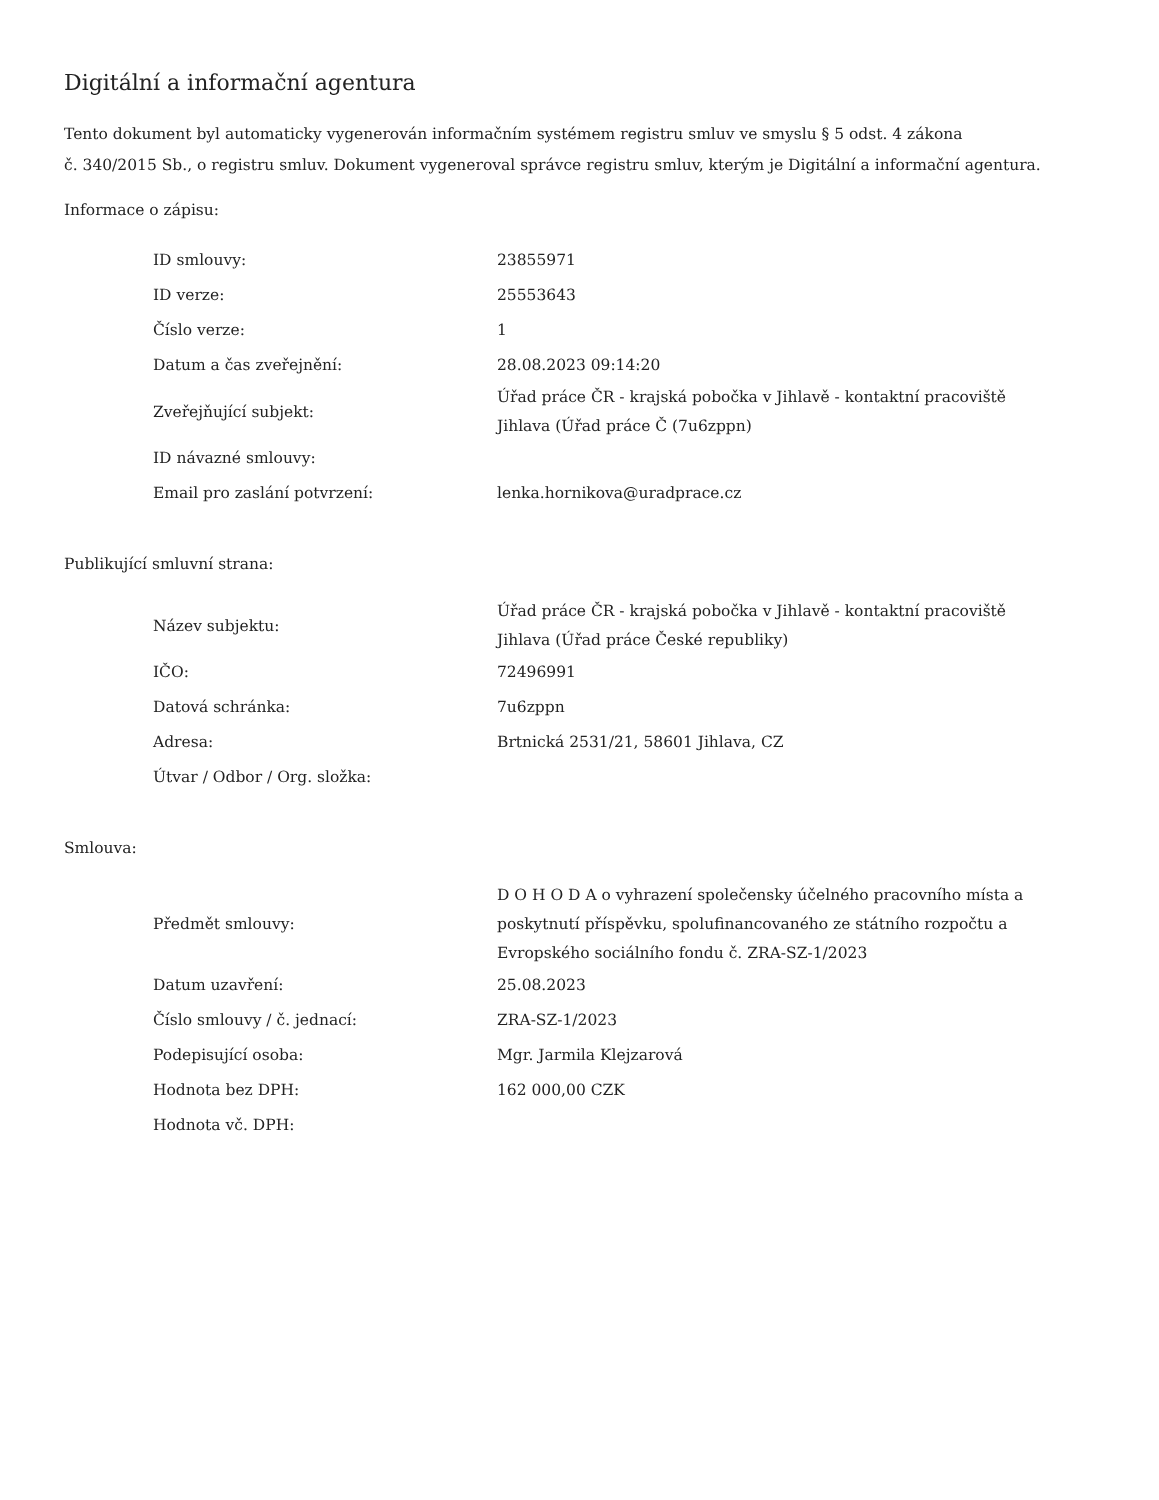Digitální a informační agentura
Tento dokument byl automaticky vygenerován informačním systémem registru smluv ve smyslu § 5 odst. 4 zákona
č. 340/2015 Sb., o registru smluv. Dokument vygeneroval správce registru smluv, kterým je Digitální a informační agentura.
Informace o zápisu:
| ID smlouvy: | 23855971 |
| ID verze: | 25553643 |
| Číslo verze: | 1 |
| Datum a čas zveřejnění: | 28.08.2023 09:14:20 |
| Zveřejňující subjekt: | Úřad práce ČR - krajská pobočka v Jihlavě - kontaktní pracoviště Jihlava (Úřad práce Č (7u6zppn) |
| ID návazné smlouvy: | |
| Email pro zaslání potvrzení: | lenka.hornikova@uradprace.cz |
Publikující smluvní strana:
| Název subjektu: | Úřad práce ČR - krajská pobočka v Jihlavě - kontaktní pracoviště Jihlava (Úřad práce České republiky) |
| IČO: | 72496991 |
| Datová schránka: | 7u6zppn |
| Adresa: | Brtnická 2531/21, 58601 Jihlava, CZ |
| Útvar / Odbor / Org. složka: | |
Smlouva:
| Předmět smlouvy: | D O H O D A o vyhrazení společensky účelného pracovního místa a poskytnutí příspěvku, spolufinancovaného ze státního rozpočtu a Evropského sociálního fondu č. ZRA-SZ-1/2023 |
| Datum uzavření: | 25.08.2023 |
| Číslo smlouvy / č. jednací: | ZRA-SZ-1/2023 |
| Podepisující osoba: | Mgr. Jarmila Klejzarová |
| Hodnota bez DPH: | 162 000,00 CZK |
| Hodnota vč. DPH: | |